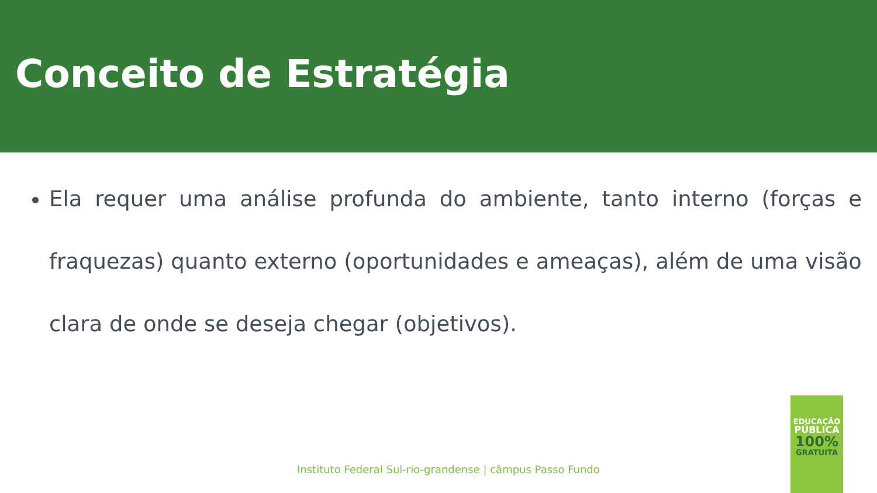Conceito de Estratégia
Ela requer uma análise profunda do ambiente, tanto interno (forças e fraquezas) quanto externo (oportunidades e ameaças), além de uma visão clara de onde se deseja chegar (objetivos).
Instituto Federal Sul-rio-grandense | câmpus Passo Fundo
EDUCAÇÃO
PÚBLICA
100%
GRATUITA